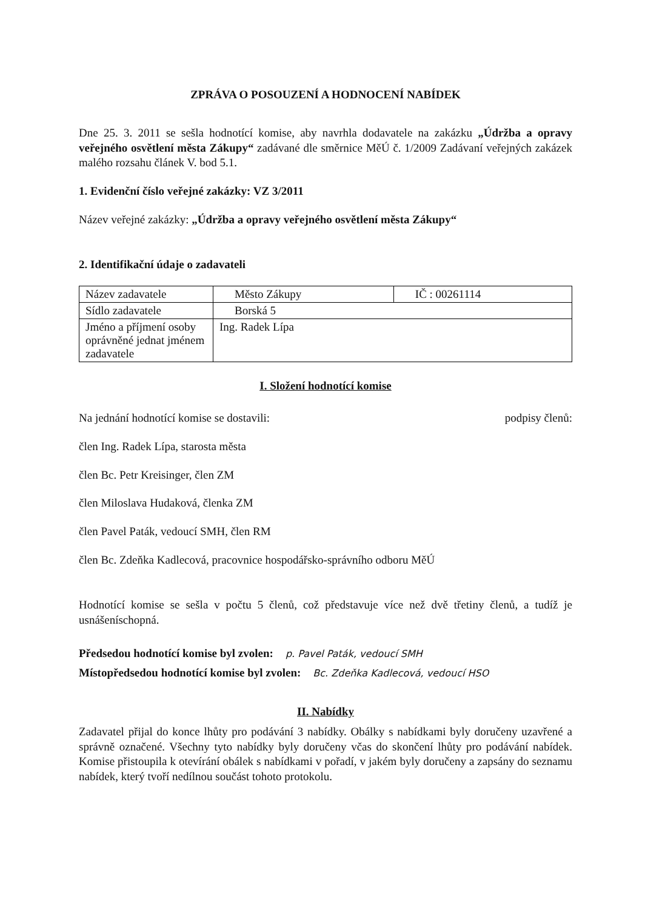ZPRÁVA O POSOUZENÍ A HODNOCENÍ NABÍDEK
Dne 25. 3. 2011 se sešla hodnotící komise, aby navrhla dodavatele na zakázku „Údržba a opravy veřejného osvětlení města Zákupy“ zadávané dle směrnice MěÚ č. 1/2009 Zadávaní veřejných zakázek malého rozsahu článek V. bod 5.1.
1. Evidenční číslo veřejné zakázky: VZ 3/2011
Název veřejné zakázky: „Údržba a opravy veřejného osvětlení města Zákupy“
2. Identifikační údaje o zadavateli
| Název zadavatele | Město Zákupy | IČ : 00261114 |
| Sídlo zadavatele | Borská 5 | |
| Jméno a příjmení osoby oprávněné jednat jménem zadavatele | Ing. Radek Lípa | |
I. Složení hodnotící komise
Na jednání hodnotící komise se dostavili:
podpisy členů:
člen Ing. Radek Lípa, starosta města
člen Bc. Petr Kreisinger, člen ZM
člen Miloslava Hudaková, členka ZM
člen Pavel Paták, vedoucí SMH, člen RM
člen Bc. Zdeňka Kadlecová, pracovnice hospodářsko-správního odboru MěÚ
Hodnotící komise se sešla v počtu 5 členů, což představuje více než dvě třetiny členů, a tudíž je usnášeníschopná.
Předsedou hodnotící komise byl zvolen: p. Pavel Paták, vedoucí SMH
Místopředsedou hodnotící komise byl zvolen: Bc. Zdeňka Kadlecová, vedoucí HSO
II. Nabídky
Zadavatel přijal do konce lhůty pro podávání 3 nabídky. Obálky s nabídkami byly doručeny uzavřené a správně označené. Všechny tyto nabídky byly doručeny včas do skončení lhůty pro podávání nabídek. Komise přistoupila k otevírání obálek s nabídkami v pořadí, v jakém byly doručeny a zapsány do seznamu nabídek, který tvoří nedílnou součást tohoto protokolu.